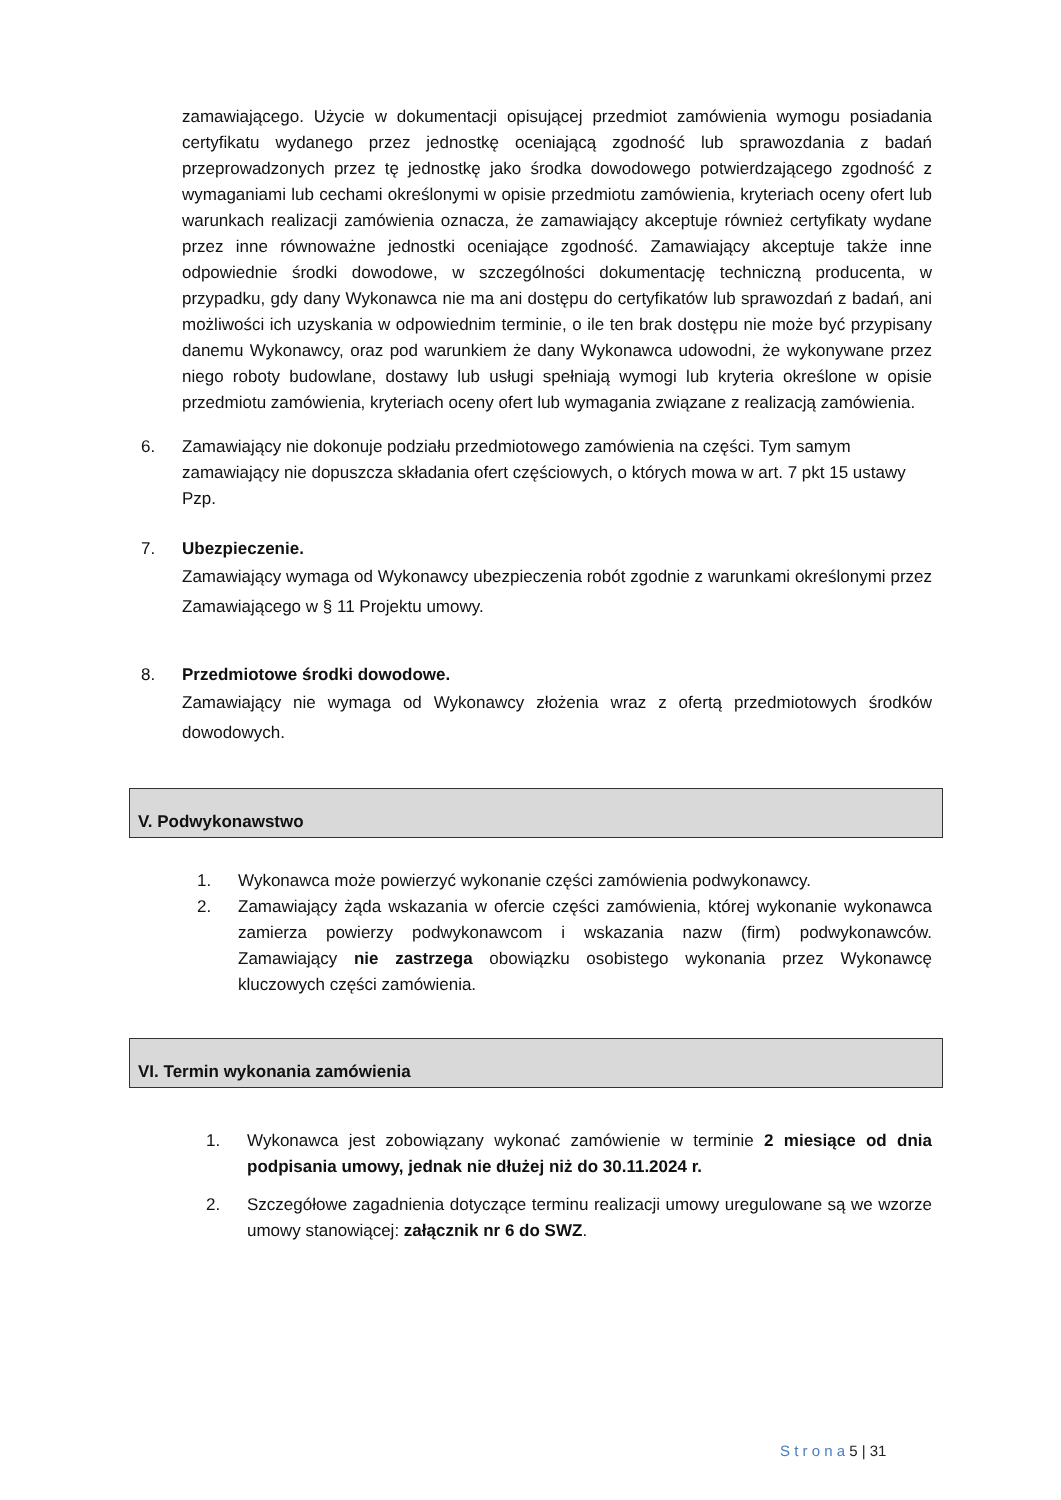zamawiającego. Użycie w dokumentacji opisującej przedmiot zamówienia wymogu posiadania certyfikatu wydanego przez jednostkę oceniającą zgodność lub sprawozdania z badań przeprowadzonych przez tę jednostkę jako środka dowodowego potwierdzającego zgodność z wymaganiami lub cechami określonymi w opisie przedmiotu zamówienia, kryteriach oceny ofert lub warunkach realizacji zamówienia oznacza, że zamawiający akceptuje również certyfikaty wydane przez inne równoważne jednostki oceniające zgodność. Zamawiający akceptuje także inne odpowiednie środki dowodowe, w szczególności dokumentację techniczną producenta, w przypadku, gdy dany Wykonawca nie ma ani dostępu do certyfikatów lub sprawozdań z badań, ani możliwości ich uzyskania w odpowiednim terminie, o ile ten brak dostępu nie może być przypisany danemu Wykonawcy, oraz pod warunkiem że dany Wykonawca udowodni, że wykonywane przez niego roboty budowlane, dostawy lub usługi spełniają wymogi lub kryteria określone w opisie przedmiotu zamówienia, kryteriach oceny ofert lub wymagania związane z realizacją zamówienia.
6. Zamawiający nie dokonuje podziału przedmiotowego zamówienia na części. Tym samym zamawiający nie dopuszcza składania ofert częściowych, o których mowa w art. 7 pkt 15 ustawy Pzp.
7. Ubezpieczenie.
Zamawiający wymaga od Wykonawcy ubezpieczenia robót zgodnie z warunkami określonymi przez Zamawiającego w § 11 Projektu umowy.
8. Przedmiotowe środki dowodowe.
Zamawiający nie wymaga od Wykonawcy złożenia wraz z ofertą przedmiotowych środków dowodowych.
V. Podwykonawstwo
1. Wykonawca może powierzyć wykonanie części zamówienia podwykonawcy.
2. Zamawiający żąda wskazania w ofercie części zamówienia, której wykonanie wykonawca zamierza powierzy podwykonawcom i wskazania nazw (firm) podwykonawców. Zamawiający nie zastrzega obowiązku osobistego wykonania przez Wykonawcę kluczowych części zamówienia.
VI. Termin wykonania zamówienia
1. Wykonawca jest zobowiązany wykonać zamówienie w terminie 2 miesiące od dnia podpisania umowy, jednak nie dłużej niż do 30.11.2024 r.
2. Szczegółowe zagadnienia dotyczące terminu realizacji umowy uregulowane są we wzorze umowy stanowiącej: załącznik nr 6 do SWZ.
S t r o n a 5 | 31